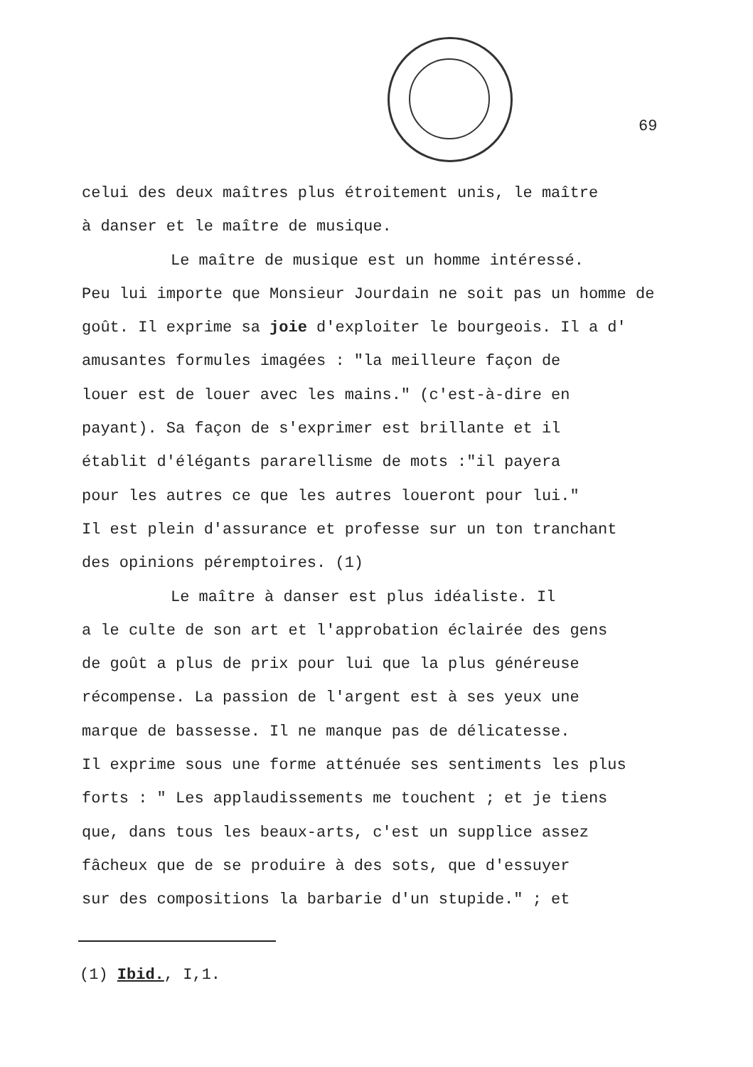69
celui des deux maîtres plus étroitement unis, le maître
à danser et le maître de musique.
Le maître de musique est un homme intéressé.
Peu lui importe que Monsieur Jourdain ne soit pas un homme de goût. Il exprime sa joie d'exploiter le bourgeois. Il a d'
amusantes formules imagées : "la meilleure façon de
louer est de louer avec les mains." (c'est-à-dire en
payant). Sa façon de s'exprimer est brillante et il
établit d'élégants pararellisme de mots :"il payera
pour les autres ce que les autres loueront pour lui."
Il est plein d'assurance et professe sur un ton tranchant
des opinions péremptoires. (1)
Le maître à danser est plus idéaliste. Il
a le culte de son art et l'approbation éclairée des gens
de goût a plus de prix pour lui que la plus généreuse
récompense. La passion de l'argent est à ses yeux une
marque de bassesse. Il ne manque pas de délicatesse.
Il exprime sous une forme atténuée ses sentiments les plus
forts : " Les applaudissements me touchent ; et je tiens
que, dans tous les beaux-arts, c'est un supplice assez
fâcheux que de se produire à des sots, que d'essuyer
sur des compositions la barbarie d'un stupide." ; et
(1) Ibid., I,1.